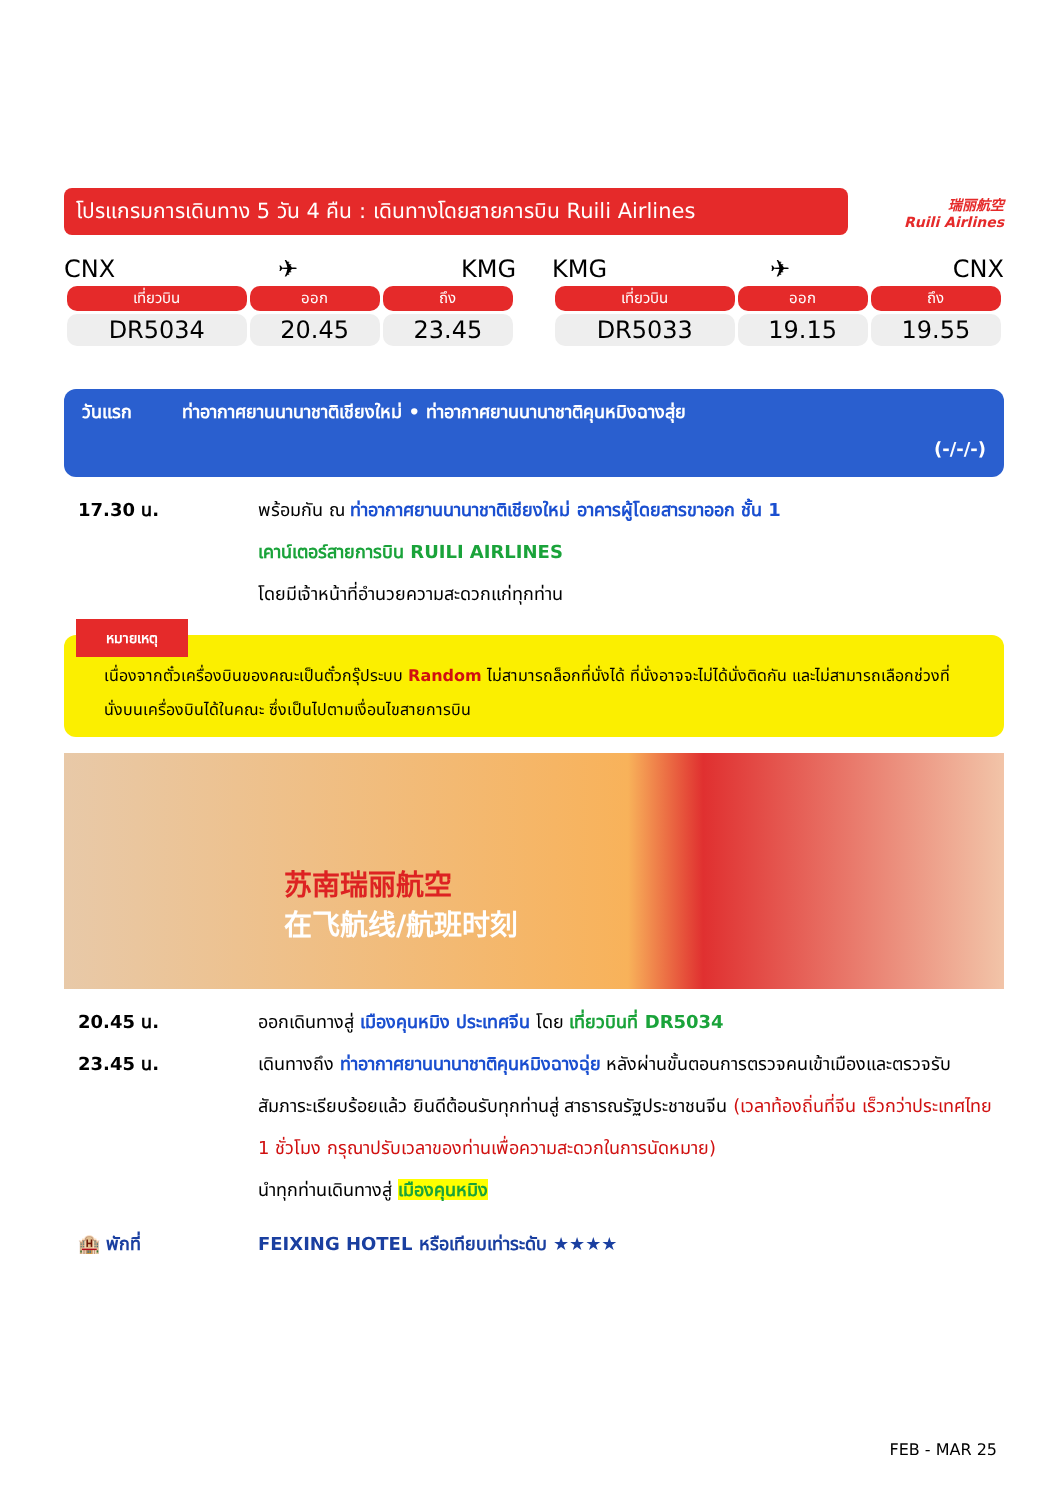โปรแกรมการเดินทาง 5 วัน 4 คืน : เดินทางโดยสายการบิน Ruili Airlines
瑞丽航空
Ruili Airlines
CNX ✈ KMG
| เที่ยวบิน | ออก | ถึง |
| --- | --- | --- |
| DR5034 | 20.45 | 23.45 |
KMG ✈ CNX
| เที่ยวบิน | ออก | ถึง |
| --- | --- | --- |
| DR5033 | 19.15 | 19.55 |
วันแรก ท่าอากาศยานนานาชาติเชียงใหม่ • ท่าอากาศยานนานาชาติคุนหมิงฉางสุ่ย
(-/-/-)
17.30 น. พร้อมกัน ณ ท่าอากาศยานนานาชาติเชียงใหม่ อาคารผู้โดยสารขาออก ชั้น 1
เคาน์เตอร์สายการบิน RUILI AIRLINES
โดยมีเจ้าหน้าที่อำนวยความสะดวกแก่ทุกท่าน
หมายเหตุ
เนื่องจากตั๋วเครื่องบินของคณะเป็นตั๋วกรุ๊ประบบ Random ไม่สามารถล็อกที่นั่งได้ ที่นั่งอาจจะไม่ได้นั่งติดกัน และไม่สามารถเลือกช่วงที่นั่งบนเครื่องบินได้ในคณะ ซึ่งเป็นไปตามเงื่อนไขสายการบิน
苏南瑞丽航空
在飞航线/航班时刻
20.45 น. ออกเดินทางสู่ เมืองคุนหมิง ประเทศจีน โดย เที่ยวบินที่ DR5034
23.45 น. เดินทางถึง ท่าอากาศยานนานาชาติคุนหมิงฉางฉุ่ย หลังผ่านขั้นตอนการตรวจคนเข้าเมืองและตรวจรับสัมภาระเรียบร้อยแล้ว ยินดีต้อนรับทุกท่านสู่ สาธารณรัฐประชาชนจีน (เวลาท้องถิ่นที่จีน เร็วกว่าประเทศไทย 1 ชั่วโมง กรุณาปรับเวลาของท่านเพื่อความสะดวกในการนัดหมาย)
นำทุกท่านเดินทางสู่ เมืองคุนหมิง
🏨 พักที่ FEIXING HOTEL หรือเทียบเท่าระดับ ★★★★
FEB - MAR 25